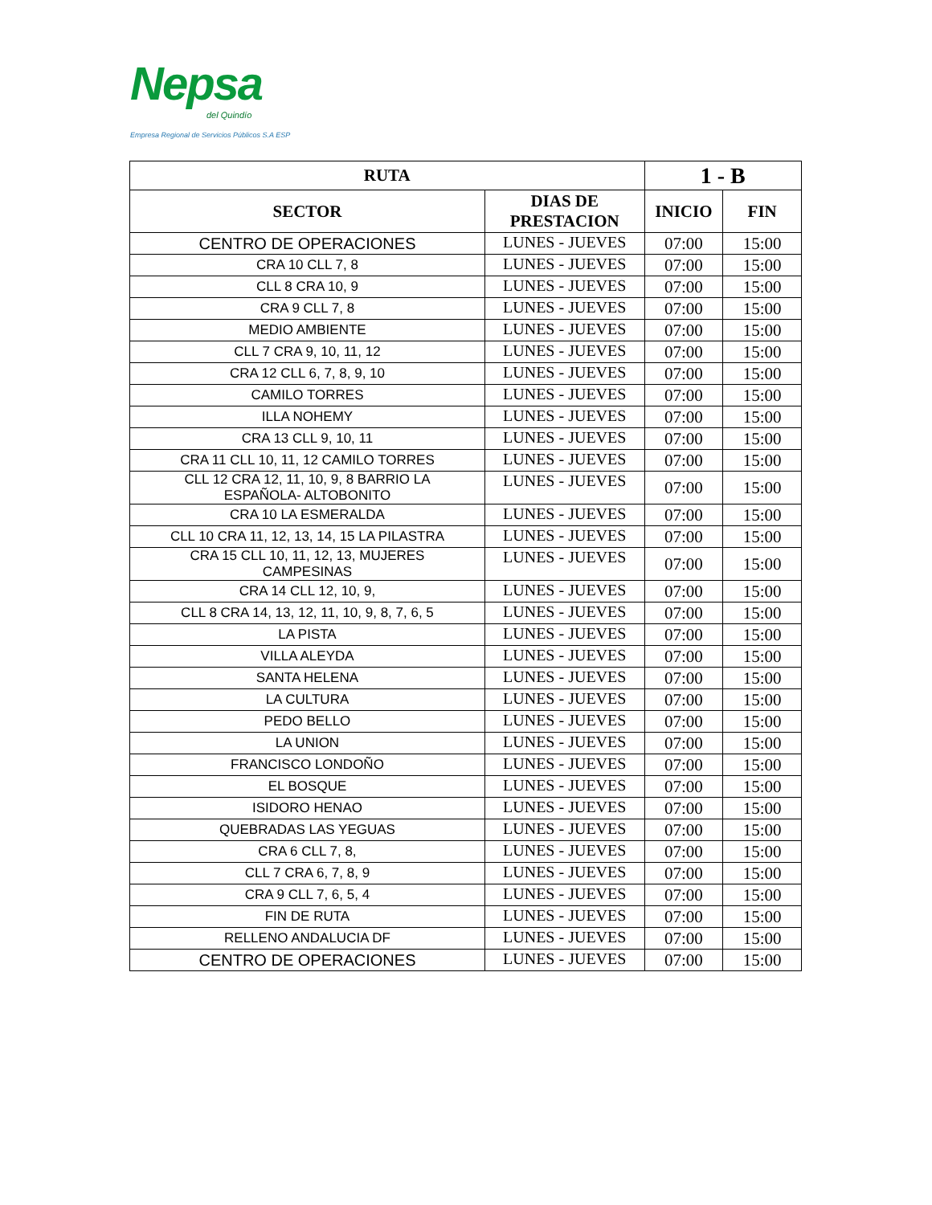Nepsa
del Quindío
Empresa Regional de Servicios Públicos S.A ESP
| RUTA | | 1 - B | |
| --- | --- | --- | --- |
| SECTOR | DIAS DE PRESTACION | INICIO | FIN |
| CENTRO DE OPERACIONES | LUNES - JUEVES | 07:00 | 15:00 |
| CRA 10 CLL 7, 8 | LUNES - JUEVES | 07:00 | 15:00 |
| CLL 8 CRA 10, 9 | LUNES - JUEVES | 07:00 | 15:00 |
| CRA 9 CLL 7, 8 | LUNES - JUEVES | 07:00 | 15:00 |
| MEDIO AMBIENTE | LUNES - JUEVES | 07:00 | 15:00 |
| CLL 7 CRA 9, 10, 11, 12 | LUNES - JUEVES | 07:00 | 15:00 |
| CRA 12 CLL 6, 7, 8, 9, 10 | LUNES - JUEVES | 07:00 | 15:00 |
| CAMILO TORRES | LUNES - JUEVES | 07:00 | 15:00 |
| ILLA NOHEMY | LUNES - JUEVES | 07:00 | 15:00 |
| CRA 13 CLL 9, 10, 11 | LUNES - JUEVES | 07:00 | 15:00 |
| CRA 11 CLL 10, 11, 12 CAMILO TORRES | LUNES - JUEVES | 07:00 | 15:00 |
| CLL 12 CRA 12, 11, 10, 9, 8 BARRIO LA ESPAÑOLA- ALTOBONITO | LUNES - JUEVES | 07:00 | 15:00 |
| CRA 10 LA ESMERALDA | LUNES - JUEVES | 07:00 | 15:00 |
| CLL 10 CRA 11, 12, 13, 14, 15 LA PILASTRA | LUNES - JUEVES | 07:00 | 15:00 |
| CRA 15 CLL 10, 11, 12, 13, MUJERES CAMPESINAS | LUNES - JUEVES | 07:00 | 15:00 |
| CRA 14 CLL 12, 10, 9, | LUNES - JUEVES | 07:00 | 15:00 |
| CLL 8 CRA 14, 13, 12, 11, 10, 9, 8, 7, 6, 5 | LUNES - JUEVES | 07:00 | 15:00 |
| LA PISTA | LUNES - JUEVES | 07:00 | 15:00 |
| VILLA ALEYDA | LUNES - JUEVES | 07:00 | 15:00 |
| SANTA HELENA | LUNES - JUEVES | 07:00 | 15:00 |
| LA CULTURA | LUNES - JUEVES | 07:00 | 15:00 |
| PEDO BELLO | LUNES - JUEVES | 07:00 | 15:00 |
| LA UNION | LUNES - JUEVES | 07:00 | 15:00 |
| FRANCISCO LONDOÑO | LUNES - JUEVES | 07:00 | 15:00 |
| EL BOSQUE | LUNES - JUEVES | 07:00 | 15:00 |
| ISIDORO HENAO | LUNES - JUEVES | 07:00 | 15:00 |
| QUEBRADAS LAS YEGUAS | LUNES - JUEVES | 07:00 | 15:00 |
| CRA 6 CLL 7, 8, | LUNES - JUEVES | 07:00 | 15:00 |
| CLL 7 CRA 6, 7, 8, 9 | LUNES - JUEVES | 07:00 | 15:00 |
| CRA 9 CLL 7, 6, 5, 4 | LUNES - JUEVES | 07:00 | 15:00 |
| FIN DE RUTA | LUNES - JUEVES | 07:00 | 15:00 |
| RELLENO ANDALUCIA DF | LUNES - JUEVES | 07:00 | 15:00 |
| CENTRO DE OPERACIONES | LUNES - JUEVES | 07:00 | 15:00 |